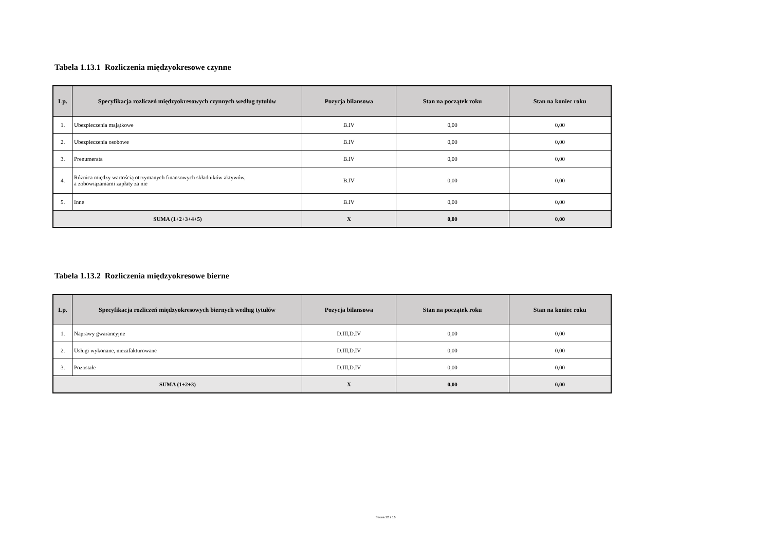Tabela 1.13.1 Rozliczenia międzyokresowe czynne
| Lp. | Specyfikacja rozliczeń międzyokresowych czynnych według tytułów | Pozycja bilansowa | Stan na początek roku | Stan na koniec roku |
| --- | --- | --- | --- | --- |
| 1. | Ubezpieczenia majątkowe | B.IV | 0,00 | 0,00 |
| 2. | Ubezpieczenia osobowe | B.IV | 0,00 | 0,00 |
| 3. | Prenumerata | B.IV | 0,00 | 0,00 |
| 4. | Różnica między wartością otrzymanych finansowych składników aktywów, a zobowiązaniami zapłaty za nie | B.IV | 0,00 | 0,00 |
| 5. | Inne | B.IV | 0,00 | 0,00 |
| SUMA (1+2+3+4+5) | | X | 0,00 | 0,00 |
Tabela 1.13.2 Rozliczenia międzyokresowe bierne
| Lp. | Specyfikacja rozliczeń międzyokresowych biernych według tytułów | Pozycja bilansowa | Stan na początek roku | Stan na koniec roku |
| --- | --- | --- | --- | --- |
| 1. | Naprawy gwarancyjne | D.III,D.IV | 0,00 | 0,00 |
| 2. | Usługi wykonane, niezafakturowane | D.III,D.IV | 0,00 | 0,00 |
| 3. | Pozostałe | D.III,D.IV | 0,00 | 0,00 |
| SUMA (1+2+3) | | X | 0,00 | 0,00 |
Strona 12 z 16